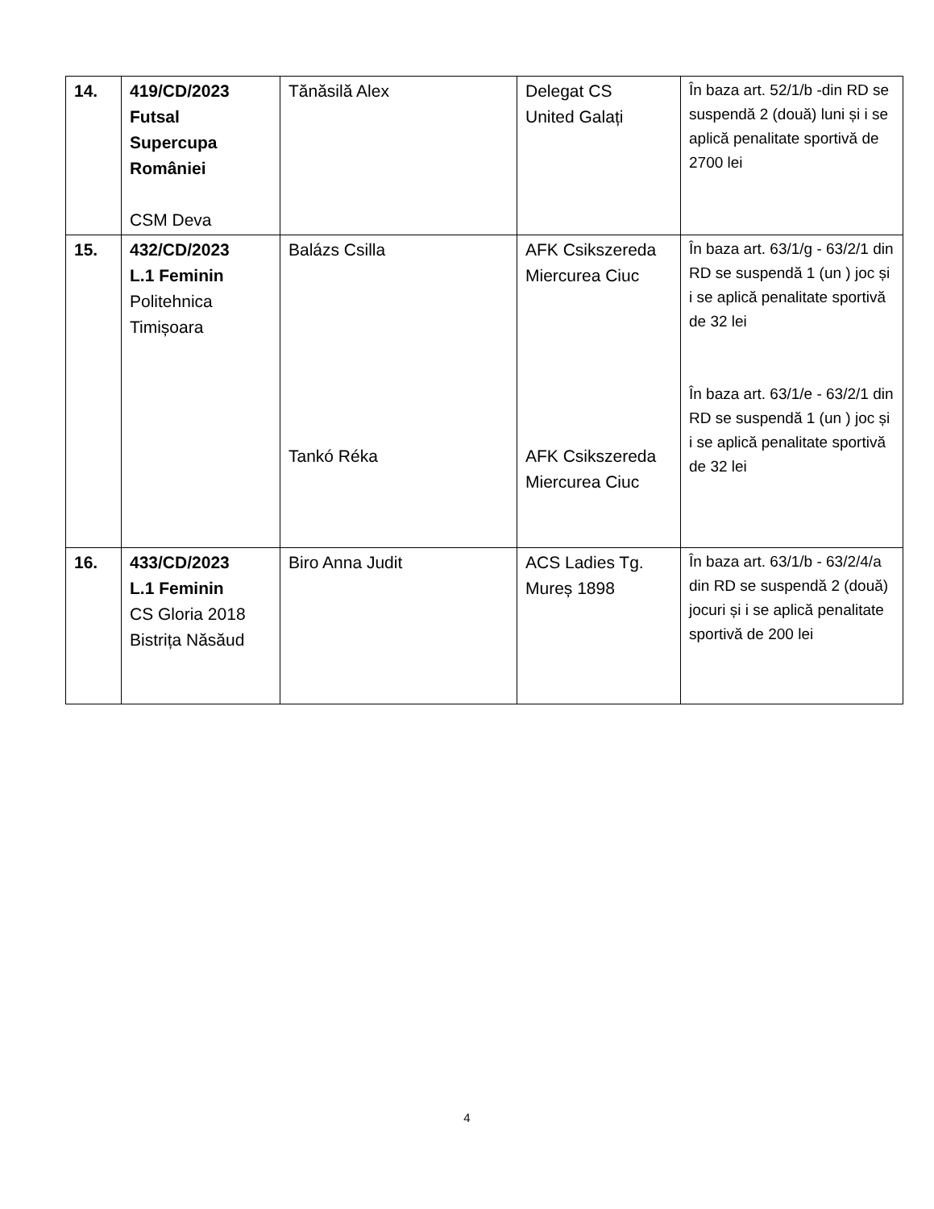| 14. | 419/CD/2023 Futsal Supercupa României CSM Deva | Tănăsilă Alex | Delegat CS United Galați | În baza art. 52/1/b -din RD se suspendă 2 (două) luni și i se aplică penalitate sportivă de 2700 lei |
| 15. | 432/CD/2023 L.1 Feminin Politehnica Timișoara | Balázs Csilla Tankó Réka | AFK Csikszereda Miercurea Ciuc AFK Csikszereda Miercurea Ciuc | În baza art. 63/1/g - 63/2/1 din RD se suspendă 1 (un ) joc și i se aplică penalitate sportivă de 32 lei În baza art. 63/1/e - 63/2/1 din RD se suspendă 1 (un ) joc și i se aplică penalitate sportivă de 32 lei |
| 16. | 433/CD/2023 L.1 Feminin CS Gloria 2018 Bistrița Năsăud | Biro Anna Judit | ACS Ladies Tg. Mureș 1898 | În baza art. 63/1/b - 63/2/4/a din RD se suspendă 2 (două) jocuri și i se aplică penalitate sportivă de 200 lei |
4